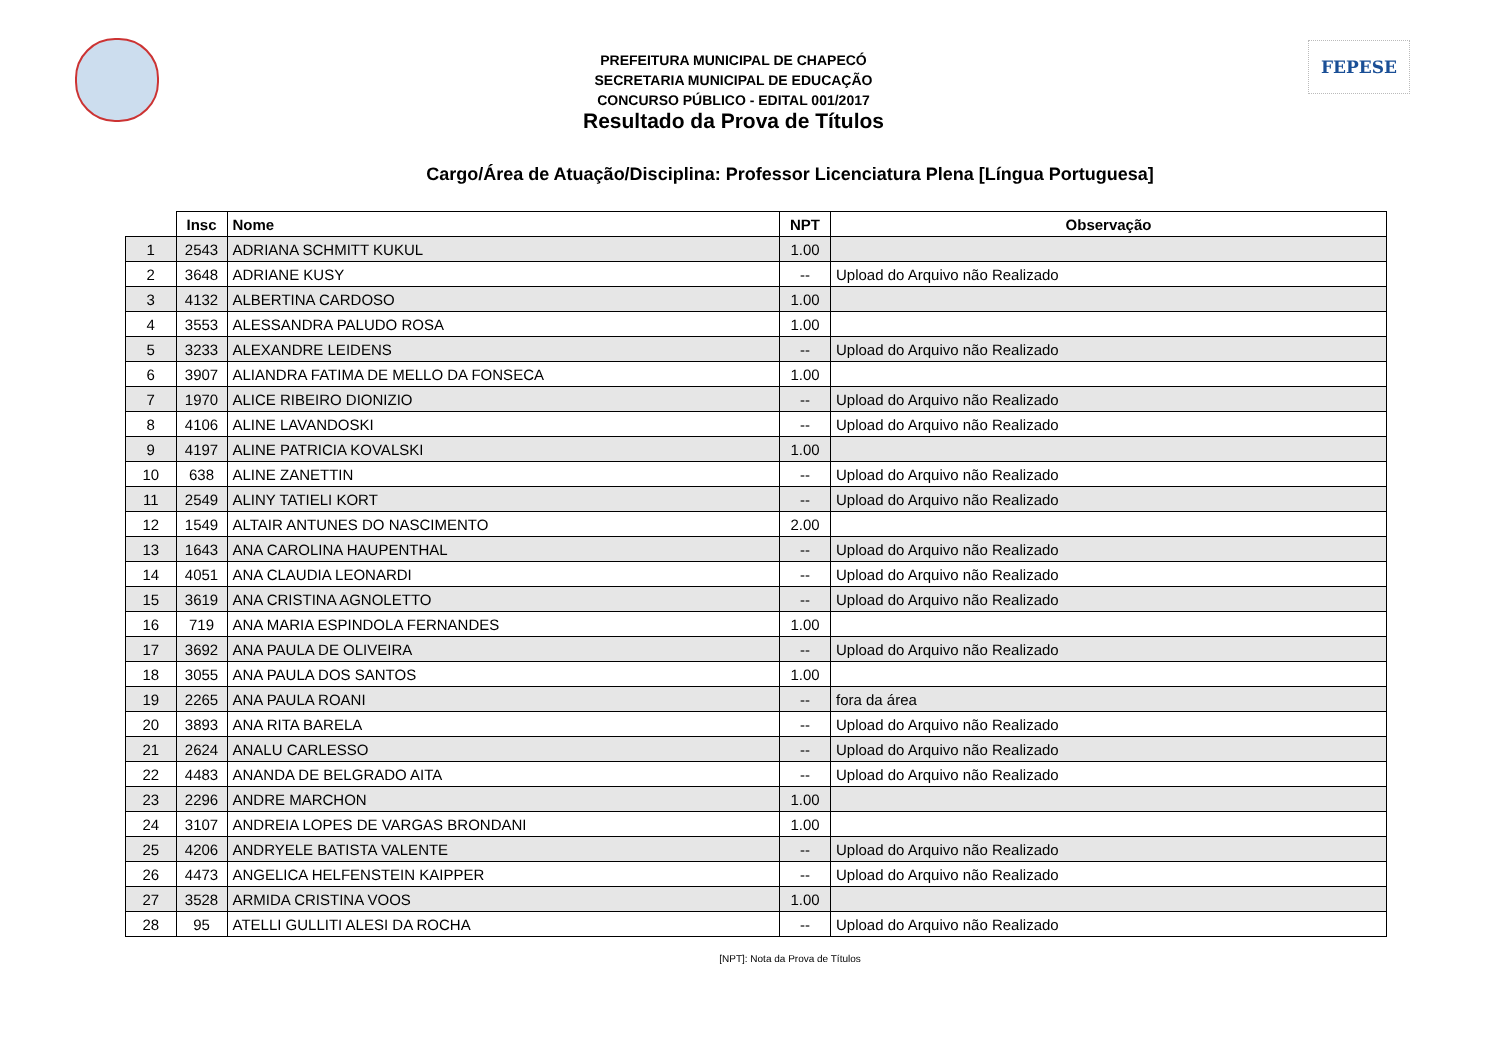PREFEITURA MUNICIPAL DE CHAPECÓ
SECRETARIA MUNICIPAL DE EDUCAÇÃO
CONCURSO PÚBLICO - EDITAL 001/2017
Resultado da Prova de Títulos
FEPESE
Cargo/Área de Atuação/Disciplina: Professor Licenciatura Plena [Língua Portuguesa]
| | Insc | Nome | NPT | Observação |
| --- | --- | --- | --- | --- |
| 1 | 2543 | ADRIANA SCHMITT KUKUL | 1.00 | |
| 2 | 3648 | ADRIANE KUSY | -- | Upload do Arquivo não Realizado |
| 3 | 4132 | ALBERTINA CARDOSO | 1.00 | |
| 4 | 3553 | ALESSANDRA PALUDO ROSA | 1.00 | |
| 5 | 3233 | ALEXANDRE LEIDENS | -- | Upload do Arquivo não Realizado |
| 6 | 3907 | ALIANDRA FATIMA DE MELLO DA FONSECA | 1.00 | |
| 7 | 1970 | ALICE RIBEIRO DIONIZIO | -- | Upload do Arquivo não Realizado |
| 8 | 4106 | ALINE LAVANDOSKI | -- | Upload do Arquivo não Realizado |
| 9 | 4197 | ALINE PATRICIA KOVALSKI | 1.00 | |
| 10 | 638 | ALINE ZANETTIN | -- | Upload do Arquivo não Realizado |
| 11 | 2549 | ALINY TATIELI KORT | -- | Upload do Arquivo não Realizado |
| 12 | 1549 | ALTAIR ANTUNES DO NASCIMENTO | 2.00 | |
| 13 | 1643 | ANA CAROLINA HAUPENTHAL | -- | Upload do Arquivo não Realizado |
| 14 | 4051 | ANA CLAUDIA LEONARDI | -- | Upload do Arquivo não Realizado |
| 15 | 3619 | ANA CRISTINA AGNOLETTO | -- | Upload do Arquivo não Realizado |
| 16 | 719 | ANA MARIA ESPINDOLA FERNANDES | 1.00 | |
| 17 | 3692 | ANA PAULA DE OLIVEIRA | -- | Upload do Arquivo não Realizado |
| 18 | 3055 | ANA PAULA DOS SANTOS | 1.00 | |
| 19 | 2265 | ANA PAULA ROANI | -- | fora da área |
| 20 | 3893 | ANA RITA BARELA | -- | Upload do Arquivo não Realizado |
| 21 | 2624 | ANALU CARLESSO | -- | Upload do Arquivo não Realizado |
| 22 | 4483 | ANANDA DE BELGRADO AITA | -- | Upload do Arquivo não Realizado |
| 23 | 2296 | ANDRE MARCHON | 1.00 | |
| 24 | 3107 | ANDREIA LOPES DE VARGAS BRONDANI | 1.00 | |
| 25 | 4206 | ANDRYELE BATISTA VALENTE | -- | Upload do Arquivo não Realizado |
| 26 | 4473 | ANGELICA HELFENSTEIN KAIPPER | -- | Upload do Arquivo não Realizado |
| 27 | 3528 | ARMIDA CRISTINA VOOS | 1.00 | |
| 28 | 95 | ATELLI GULLITI ALESI DA ROCHA | -- | Upload do Arquivo não Realizado |
[NPT]: Nota da Prova de Títulos